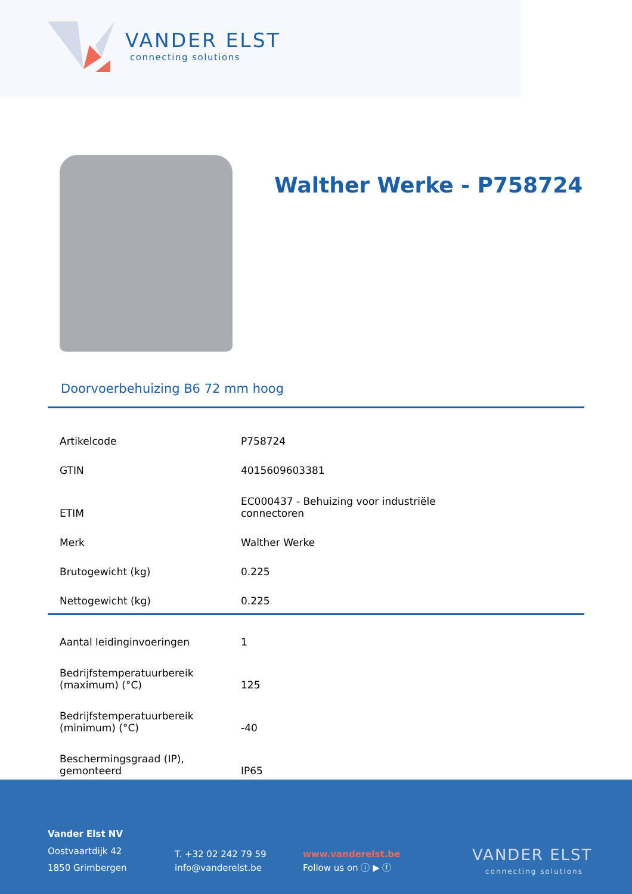VANDER ELST
connecting solutions
Walther Werke - P758724
Doorvoerbehuizing B6 72 mm hoog
| Artikelcode | P758724 |
| GTIN | 4015609603381 |
| ETIM | EC000437 - Behuizing voor industriële connectoren |
| Merk | Walther Werke |
| Brutogewicht (kg) | 0.225 |
| Nettogewicht (kg) | 0.225 |
| Aantal leidinginvoeringen | 1 |
| Bedrijfstemperatuurbereik (maximum) (°C) | 125 |
| Bedrijfstemperatuurbereik (minimum) (°C) | -40 |
| Beschermingsgraad (IP), gemonteerd | IP65 |
Vander Elst NV
Oostvaartdijk 42
1850 Grimbergen
T. +32 02 242 79 59
info@vanderelst.be
www.vanderelst.be
Follow us on ⓘ ▶ ⓕ
VANDER ELST
connecting solutions